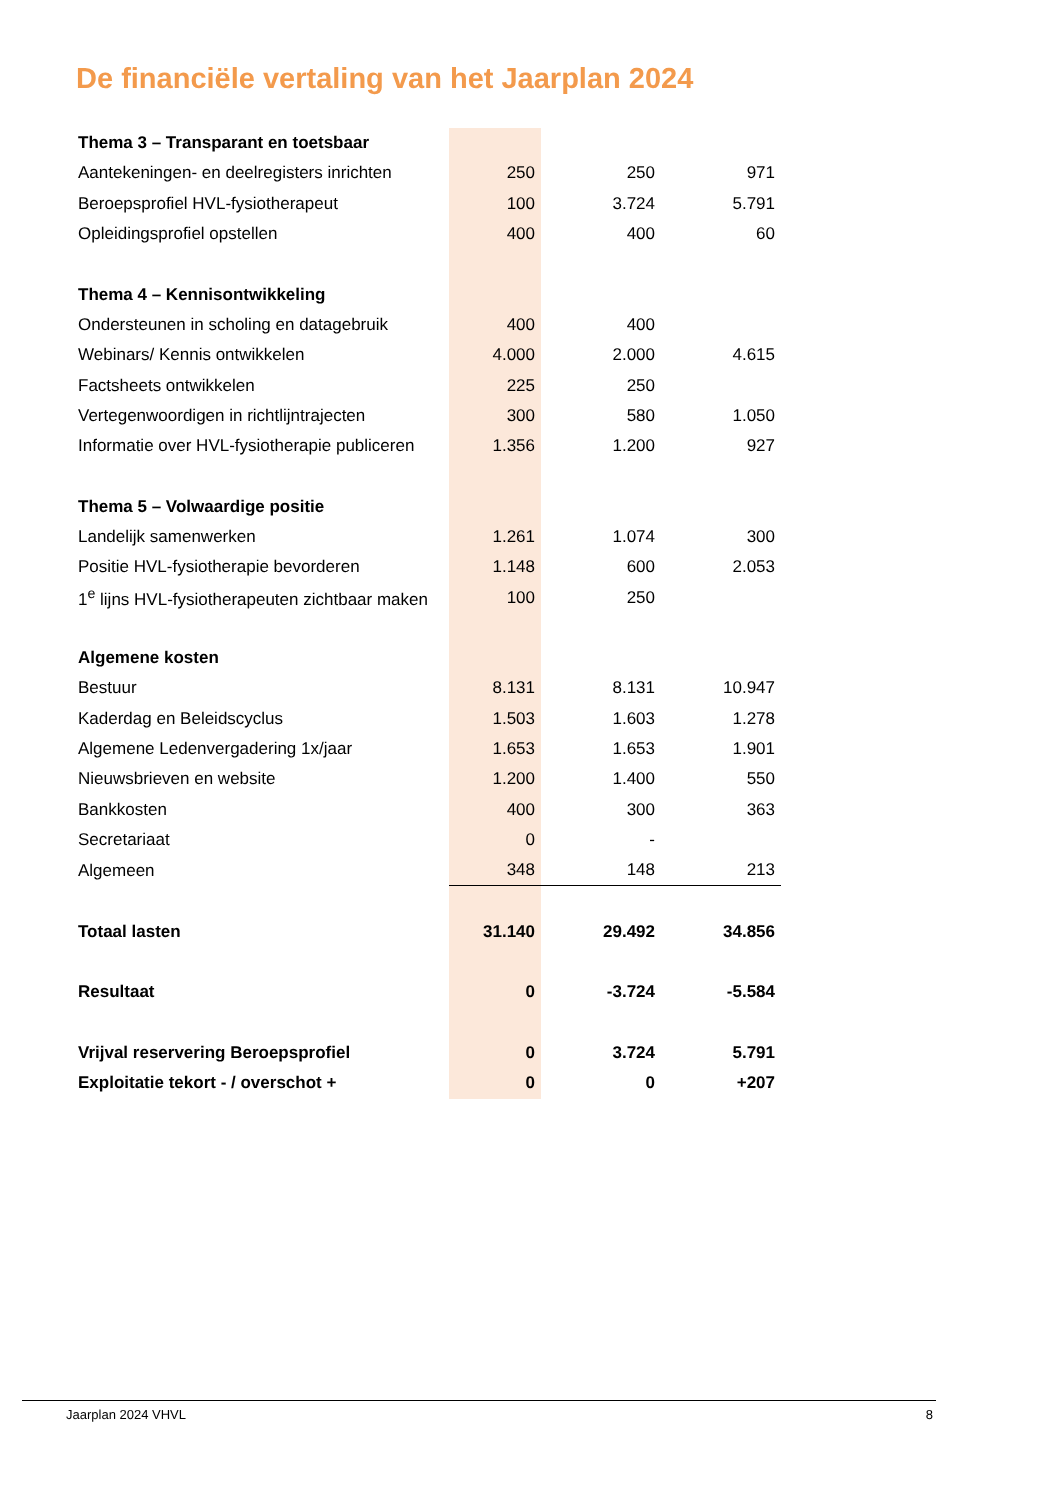De financiële vertaling van het Jaarplan 2024
| Thema 3 – Transparant en toetsbaar | | | |
| Aantekeningen- en deelregisters inrichten | 250 | 250 | 971 |
| Beroepsprofiel HVL-fysiotherapeut | 100 | 3.724 | 5.791 |
| Opleidingsprofiel opstellen | 400 | 400 | 60 |
| Thema 4 – Kennisontwikkeling | | | |
| Ondersteunen in scholing en datagebruik | 400 | 400 | |
| Webinars/ Kennis ontwikkelen | 4.000 | 2.000 | 4.615 |
| Factsheets ontwikkelen | 225 | 250 | |
| Vertegenwoordigen in richtlijntrajecten | 300 | 580 | 1.050 |
| Informatie over HVL-fysiotherapie publiceren | 1.356 | 1.200 | 927 |
| Thema 5 – Volwaardige positie | | | |
| Landelijk samenwerken | 1.261 | 1.074 | 300 |
| Positie HVL-fysiotherapie bevorderen | 1.148 | 600 | 2.053 |
| 1<sup>e</sup> lijns HVL-fysiotherapeuten zichtbaar maken | 100 | 250 | |
| Algemene kosten | | | |
| Bestuur | 8.131 | 8.131 | 10.947 |
| Kaderdag en Beleidscyclus | 1.503 | 1.603 | 1.278 |
| Algemene Ledenvergadering 1x/jaar | 1.653 | 1.653 | 1.901 |
| Nieuwsbrieven en website | 1.200 | 1.400 | 550 |
| Bankkosten | 400 | 300 | 363 |
| Secretariaat | 0 | - | |
| Algemeen | 348 | 148 | 213 |
| Totaal lasten | 31.140 | 29.492 | 34.856 |
| Resultaat | 0 | -3.724 | -5.584 |
| Vrijval reservering Beroepsprofiel | 0 | 3.724 | 5.791 |
| Exploitatie tekort - / overschot + | 0 | 0 | +207 |
Jaarplan 2024 VHVL 8